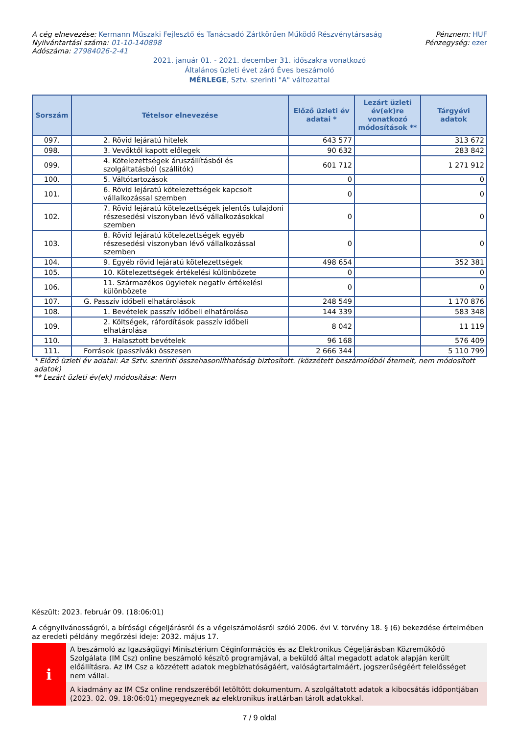A cég elnevezése: Kermann Műszaki Fejlesztő és Tanácsadó Zártkörűen Működő Részvénytársaság
Nyilvántartási száma: 01-10-140898
Adószáma: 27984026-2-41
Pénznem: HUF
Pénzegység: ezer
2021. január 01. - 2021. december 31. időszakra vonatkozó
Általános üzleti évet záró Éves beszámoló
MÉRLEGE, Sztv. szerinti "A" változattal
| Sorszám | Tételsor elnevezése | Előző üzleti év adatai * | Lezárt üzleti év(ek)re vonatkozó módosítások ** | Tárgyévi adatok |
| --- | --- | --- | --- | --- |
| 097. | 2. Rövid lejáratú hitelek | 643 577 | | 313 672 |
| 098. | 3. Vevőktől kapott előlegek | 90 632 | | 283 842 |
| 099. | 4. Kötelezettségek áruszállításból és szolgáltatásból (szállítók) | 601 712 | | 1 271 912 |
| 100. | 5. Váltótartozások | 0 | | 0 |
| 101. | 6. Rövid lejáratú kötelezettségek kapcsolt vállalkozással szemben | 0 | | 0 |
| 102. | 7. Rövid lejáratú kötelezettségek jelentős tulajdoni részesedési viszonyban lévő vállalkozásokkal szemben | 0 | | 0 |
| 103. | 8. Rövid lejáratú kötelezettségek egyéb részesedési viszonyban lévő vállalkozással szemben | 0 | | 0 |
| 104. | 9. Egyéb rövid lejáratú kötelezettségek | 498 654 | | 352 381 |
| 105. | 10. Kötelezettségek értékelési különbözete | 0 | | 0 |
| 106. | 11. Származékos ügyletek negatív értékelési különbözete | 0 | | 0 |
| 107. | G. Passzív időbeli elhatárolások | 248 549 | | 1 170 876 |
| 108. | 1. Bevételek passzív időbeli elhatárolása | 144 339 | | 583 348 |
| 109. | 2. Költségek, ráfordítások passzív időbeli elhatárolása | 8 042 | | 11 119 |
| 110. | 3. Halasztott bevételek | 96 168 | | 576 409 |
| 111. | Források (passzívák) összesen | 2 666 344 | | 5 110 799 |
* Előző üzleti év adatai: Az Sztv. szerinti összehasonlíthatóság biztosított. (közzétett beszámolóból átemelt, nem módosított adatok)
** Lezárt üzleti év(ek) módosítása: Nem
Készült: 2023. február 09. (18:06:01)
A cégnyilvánosságról, a bírósági cégeljárásról és a végelszámolásról szóló 2006. évi V. törvény 18. § (6) bekezdése értelmében az eredeti példány megőrzési ideje: 2032. május 17.
i
A beszámoló az Igazságügyi Minisztérium Céginformációs és az Elektronikus Cégeljárásban Közreműködő Szolgálata (IM Csz) online beszámoló készítő programjával, a beküldő által megadott adatok alapján került előállításra. Az IM Csz a közzétett adatok megbízhatóságáért, valóságtartalmáért, jogszerűségéért felelősséget nem vállal.
A kiadmány az IM CSz online rendszeréből letöltött dokumentum. A szolgáltatott adatok a kibocsátás időpontjában (2023. 02. 09. 18:06:01) megegyeznek az elektronikus irattárban tárolt adatokkal.
7 / 9 oldal